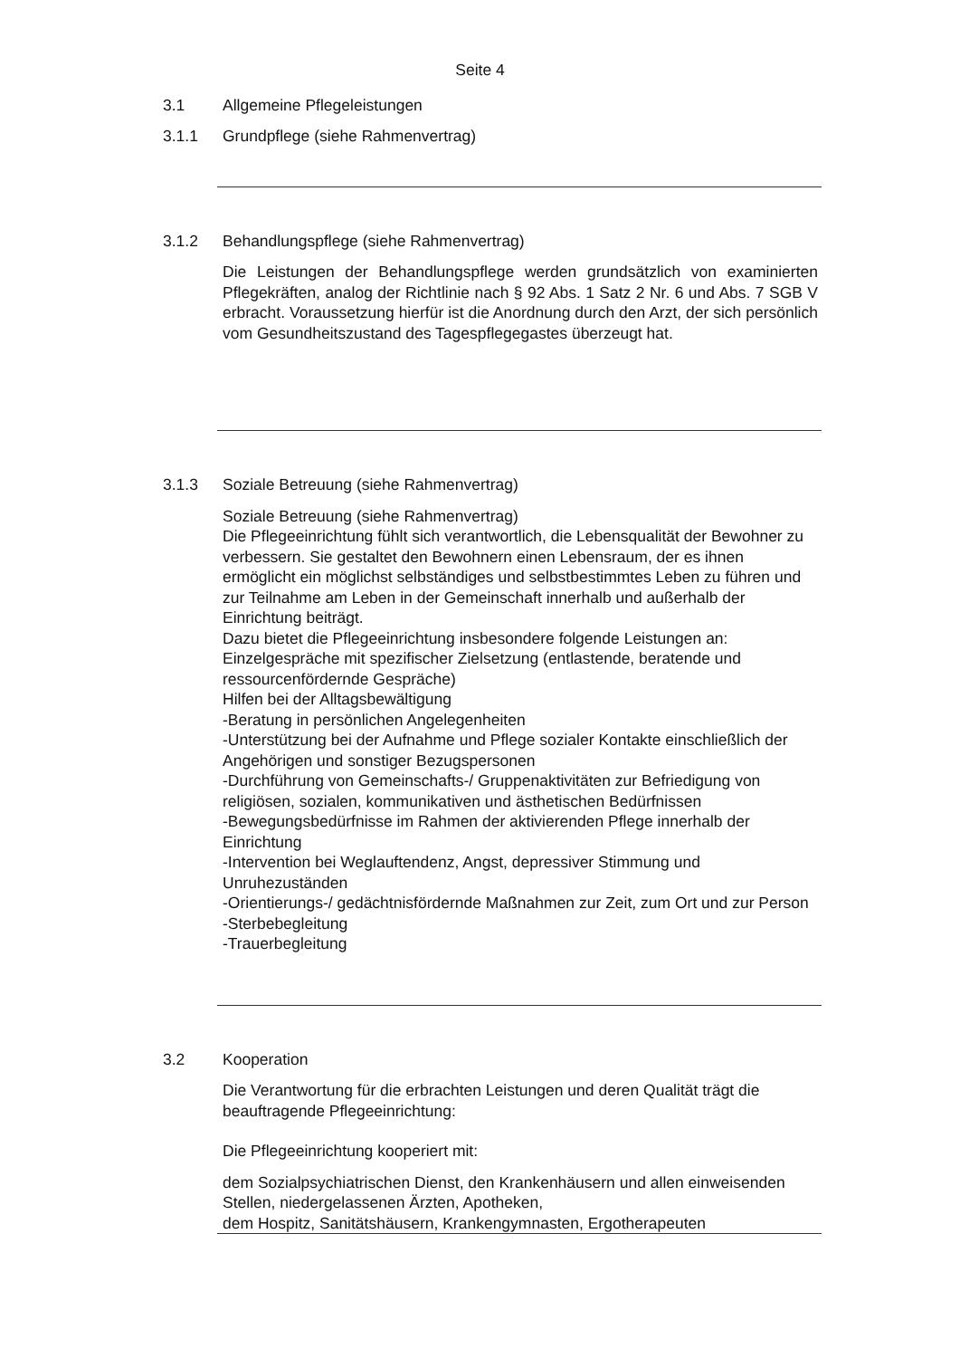Seite 4
3.1 Allgemeine Pflegeleistungen
3.1.1 Grundpflege (siehe Rahmenvertrag)
3.1.2 Behandlungspflege (siehe Rahmenvertrag)
Die Leistungen der Behandlungspflege werden grundsätzlich von examinierten Pflegekräften, analog der Richtlinie nach § 92 Abs. 1 Satz 2 Nr. 6 und Abs. 7 SGB V erbracht. Voraussetzung hierfür ist die Anordnung durch den Arzt, der sich persönlich vom Gesundheitszustand des Tagespflegegastes überzeugt hat.
3.1.3 Soziale Betreuung (siehe Rahmenvertrag)
Soziale Betreuung (siehe Rahmenvertrag)
Die Pflegeeinrichtung fühlt sich verantwortlich, die Lebensqualität der Bewohner zu verbessern. Sie gestaltet den Bewohnern einen Lebensraum, der es ihnen ermöglicht ein möglichst selbständiges und selbstbestimmtes Leben zu führen und zur Teilnahme am Leben in der Gemeinschaft innerhalb und außerhalb der Einrichtung beiträgt.
Dazu bietet die Pflegeeinrichtung insbesondere folgende Leistungen an:
Einzelgespräche mit spezifischer Zielsetzung (entlastende, beratende und ressourcenfördernde Gespräche)
Hilfen bei der Alltagsbewältigung
-Beratung in persönlichen Angelegenheiten
-Unterstützung bei der Aufnahme und Pflege sozialer Kontakte einschließlich der Angehörigen und sonstiger Bezugspersonen
-Durchführung von Gemeinschafts-/ Gruppenaktivitäten zur Befriedigung von religiösen, sozialen, kommunikativen und ästhetischen Bedürfnissen
-Bewegungsbedürfnisse im Rahmen der aktivierenden Pflege innerhalb der Einrichtung
-Intervention bei Weglauftendenz, Angst, depressiver Stimmung und Unruhezuständen
-Orientierungs-/ gedächtnisfördernde Maßnahmen zur Zeit, zum Ort und zur Person
-Sterbebegleitung
-Trauerbegleitung
3.2 Kooperation
Die Verantwortung für die erbrachten Leistungen und deren Qualität trägt die beauftragende Pflegeeinrichtung:
Die Pflegeeinrichtung kooperiert mit:
dem Sozialpsychiatrischen Dienst, den Krankenhäusern und allen einweisenden Stellen, niedergelassenen Ärzten, Apotheken,
dem Hospitz, Sanitätshäusern, Krankengymnasten, Ergotherapeuten